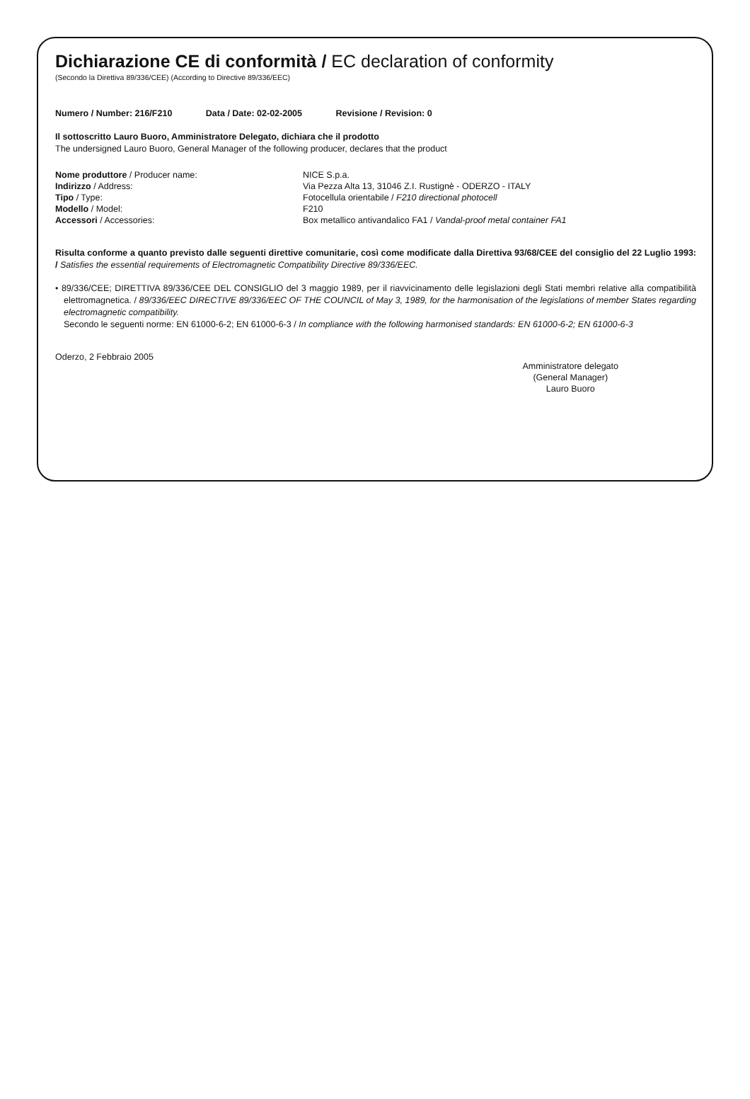Dichiarazione CE di conformità / EC declaration of conformity
(Secondo la Direttiva 89/336/CEE) (According to Directive 89/336/EEC)
Numero / Number: 216/F210 Data / Date: 02-02-2005 Revisione / Revision: 0
Il sottoscritto Lauro Buoro, Amministratore Delegato, dichiara che il prodotto
The undersigned Lauro Buoro, General Manager of the following producer, declares that the product
Nome produttore / Producer name:
NICE S.p.a.
Indirizzo / Address:
Via Pezza Alta 13, 31046 Z.I. Rustignè - ODERZO - ITALY
Tipo / Type:
Fotocellula orientabile / F210 directional photocell
Modello / Model:
F210
Accessori / Accessories:
Box metallico antivandalico FA1 / Vandal-proof metal container FA1
Risulta conforme a quanto previsto dalle seguenti direttive comunitarie, così come modificate dalla Direttiva 93/68/CEE del consiglio del 22 Luglio 1993: / Satisfies the essential requirements of Electromagnetic Compatibility Directive 89/336/EEC.
• 89/336/CEE; DIRETTIVA 89/336/CEE DEL CONSIGLIO del 3 maggio 1989, per il riavvicinamento delle legislazioni degli Stati membri relative alla compatibilità elettromagnetica. / 89/336/EEC DIRECTIVE 89/336/EEC OF THE COUNCIL of May 3, 1989, for the harmonisation of the legislations of member States regarding electromagnetic compatibility.
Secondo le seguenti norme: EN 61000-6-2; EN 61000-6-3 / In compliance with the following harmonised standards: EN 61000-6-2; EN 61000-6-3
Oderzo, 2 Febbraio 2005
Amministratore delegato
(General Manager)
Lauro Buoro